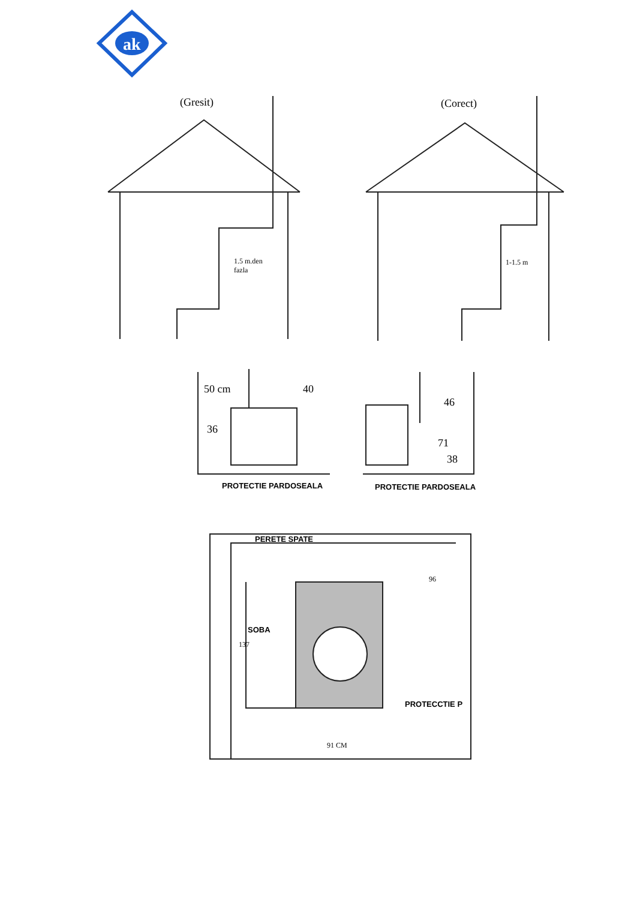ak
(Gresit) (Corect)
1.5 m.den
fazla
1-1.5 m
50 cm 40
36
46
71
38
PROTECTIE PARDOSEALA PROTECTIE PARDOSEALA
PERETE SPATE
96
SOBA
137
PROTECCTIE P
91 CM